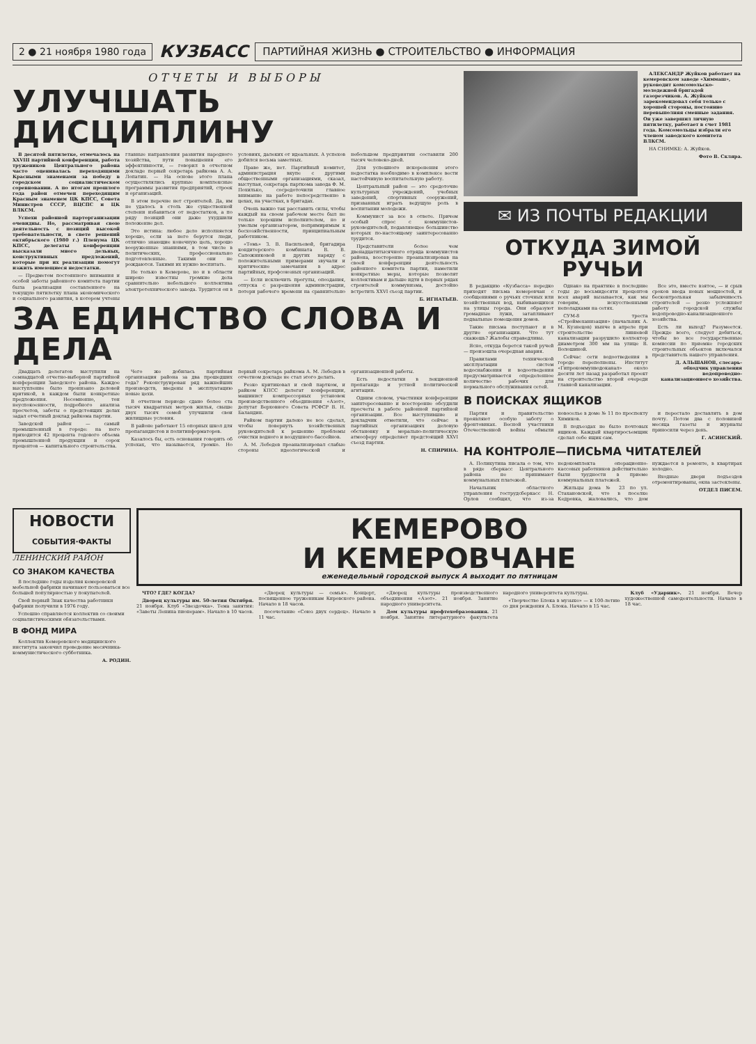2 ● 21 ноября 1980 года КУЗБАСС ПАРТИЙНАЯ ЖИЗНЬ ● СТРОИТЕЛЬСТВО ● ИНФОРМАЦИЯ
ОТЧЕТЫ И ВЫБОРЫ
УЛУЧШАТЬ ДИСЦИПЛИНУ
В десятой пятилетке, отмечалось на XXVIII партийной конференции, работа тружеников Центрального района часто оценивалась переходящими Красными знаменами за победу в городском социалистическом соревновании. А по итогам прошлого года район отмечен переходящим Красным знаменем ЦК КПСС, Совета Министров СССР, ВЦСПС и ЦК ВЛКСМ.
Успехи районной парторганизации очевидны. Но, рассматривая свою деятельность с позиций высокой требовательности, в свете решений октябрьского (1980 г.) Пленума ЦК КПСС, делегаты конференции высказали много дельных, конструктивных предложений, которые при их реализации помогут изжить имеющиеся недостатки.
— Предметом постоянного внимания и особой заботы районного комитета партии была реализация составленного на текущую пятилетку плана экономического и социального развития, в котором учтены главные направления развития народного хозяйства, пути повышения его эффективности, — говорил в отчетном докладе первый секретарь райкома А. А. Лопатин. — На основе этого плана осуществлялись крупные комплексные программы развития предприятий, строек и организаций.
В этом перечне нет строителей. Да, им не удалось в столь же существенной степени избавиться от недостатков, а по ряду позиций они даже ухудшили положение дел.
Это истина: любое дело исполняется хорошо, если за него берутся люди, отлично знающие конечную цель, хорошо вооруженные знаниями, в том числе в политических, профессионально подготовленные. Такими они не рождаются. Такими их нужно воспитать.
Не только в Кемерове, но и в области широко известны громкие дела сравнительно небольшого коллектива электротехнического завода. Трудится он в условиях, далеких от идеальных. А успехов добился весьма заметных.
Право же, нет. Партийный комитет, администрация вкупе с другими общественными организациями, сказал, выступая, секретарь парткома завода Ф. М. Похилько, сосредоточили главное внимание на работе непосредственно в цехах, на участках, в бригадах.
Очень важно так расставить силы, чтобы каждый на своем рабочем месте был не только хорошим исполнителем, но и умелым организатором, непримиримым к бесхозяйственности, принципиальным работником.
«Томь» З. В. Васильевой, бригадира кондитерского комбината В. В. Сапожниковой и других наряду с положительными примерами звучали и критические замечания в адрес партийных, профсоюзных организаций.
— Если исключить прогулы, опоздания, отпуска с разрешения администрации, потери рабочего времени на сравнительно небольшом предприятии составили 200 тысяч человеко-дней.
Для успешного искоренения этого недостатка необходимо в комплексе вести настойчивую воспитательную работу.
Центральный район — это средоточие культурных учреждений, учебных заведений, спортивных сооружений, призванных играть ведущую роль в воспитании молодежи.
Коммунист за все в ответе. Причем особый спрос с коммунистов-руководителей, подавляющее большинство которых по-настоящему заинтересованно трудится.
Представители более чем двенадцатитысячного отряда коммунистов района, всесторонне проанализировав на своей конференции деятельность районного комитета партии, наметили конкретные меры, которые позволят коллективам и дальше идти в первых рядах строителей коммунизма, достойно встретить XXVI съезд партии.
Б. ИГНАТЬЕВ.
ЗА ЕДИНСТВО СЛОВА И ДЕЛА
Двадцать делегатов выступили на семнадцатой отчетно-выборной партийной конференции Заводского района. Каждое выступление было пронизано деловой критикой, в каждом были конкретные предложения. Несомненно, тон неуспокоенности, подробного анализа просчетов, заботы о предстоящих делах задал отчетный доклад райкома партии.
Заводской район — самый промышленный в городе: на него приходится 42 процента годового объема промышленной продукции и сорок процентов — капитального строительства.
Чего же добилась партийная организация района за два прошедших года? Реконструирован ряд важнейших производств, введены в эксплуатацию новые цехи.
В отчетном периоде сдано более ста тысяч квадратных метров жилья, свыше двух тысяч семей улучшили свои жилищные условия.
В районе работают 15 опорных школ для пропагандистов и политинформаторов.
Казалось бы, есть основания говорить об успехах, что называется, громко. Но первый секретарь райкома А. М. Лебедев в отчетном докладе не стал этого делать.
Резко критиковал и свой партком, и райком КПСС делегат конференции, машинист компрессорных установок производственного объединения «Азот», депутат Верховного Совета РСФСР В. Н. Баландин.
Райком партии далеко не все сделал, чтобы повернуть хозяйственных руководителей к решению проблемы очистки водного и воздушного бассейнов.
А. М. Лебедев проанализировал слабые стороны идеологической и организационной работы.
Есть недостатки в лекционной пропаганде и устной политической агитации.
Одним словом, участники конференции заинтересованно и всесторонне обсудили просчеты в работе районной партийной организации. Все выступившие и докладчик отметили, что сейчас в партийных организациях деловую обстановку и морально-политическую атмосферу определяет предстоящий XXVI съезд партии.
Н. СПИРИНА.
АЛЕКСАНДР Жуйков работает на кемеровском заводе «Химмаш», руководит комсомольско-молодежной бригадой газорезчиков. А. Жуйков зарекомендовал себя только с хорошей стороны, постоянно перевыполняя сменные задания. Он уже завершил личную пятилетку, работает в счет 1981 года. Комсомольцы избрали его членом заводского комитета ВЛКСМ.
НА СНИМКЕ: А. Жуйков.
Фото В. Скляра.
✉ ИЗ ПОЧТЫ РЕДАКЦИИ
ОТКУДА ЗИМОЙ РУЧЬИ
В редакцию «Кузбасса» нередко приходят письма кемеровчан с сообщениями о ручьях сточных или хозяйственных вод, выбивающихся на улицы города. Они образуют громадные лужи, затапливают подвальные помещения домов.
Такие письма поступают и в другие организации. Что тут скажешь? Жалобы справедливы.
Ясно, откуда берется такой ручей — произошла очередная авария.
Правилами технической эксплуатации систем водоснабжения и водоотведения предусматривается определенное количество рабочих для нормального обслуживания сетей.
Однако на практике в последние годы до восьмидесяти процентов всех аварий вызывается, как мы говорим, искусственными неполадками на сетях.
СУМ-8 треста «Строймеханизация» (начальник А. М. Кузнецов) нынче в апреле при строительстве ливневой канализации разрушило коллектор диаметром 300 мм на улице В. Волошиной.
Сейчас сети водоотведения в городе переполнены. Институт «Гипрокоммунводоканал» около десяти лет назад разработал проект на строительство второй очереди главной канализации.
Все это, вместе взятое, — и срыв сроков ввода новых мощностей, и бесконтрольная забывчивость строителей — резко усложняет работу городской службы водопроводно-канализационного хозяйства.
Есть ли выход? Разумеется. Прежде всего, следует добиться, чтобы во все государственные комиссии по приемке городских строительных объектов включался представитель нашего управления.
Д. АЛЬШАНОВ, слесарь-обходчик управления водопроводно-канализационного хозяйства.
В ПОИСКАХ ЯЩИКОВ
Партия и правительство проявляют особую заботу о фронтовиках. Весной участники Отечественной войны обмыли новоселье в доме № 11 по проспекту Химиков.
В подъездах не было почтовых ящиков. Каждый квартиросъемщик сделал себе ящик сам.
и перестало доставлять в дом почту. Потом два с половиной месяца газеты и журналы приносили через день.
Г. АСИНСКИЙ.
НА КОНТРОЛЕ—ПИСЬМА ЧИТАТЕЛЕЙ
А. Поликутина писала о том, что в ряде сберкасс Центрального района не принимают коммунальных платежей.
Начальник областного управления гострудсберкасс Н. Орлов сообщил, что из-за недокомплекта операционно-кассовых работников действительно были трудности в приеме коммунальных платежей.
Жильцы дома № 23 по ул. Стахановской, что в поселке Кедровка, жаловались, что дом нуждается в ремонте, в квартирах холодно.
Входные двери подъездов отремонтированы, окна застеклены.
ОТДЕЛ ПИСЕМ.
НОВОСТИ
СОБЫТИЯ·ФАКТЫ
ЛЕНИНСКИЙ РАЙОН
СО ЗНАКОМ КАЧЕСТВА
В последние годы изделия кемеровской мебельной фабрики начинают пользоваться все большей популярностью у покупателей.
Свой первый Знак качества работники фабрики получили в 1976 году.
Успешно справляется коллектив со своими социалистическими обязательствами.
В ФОНД МИРА
Коллектив Кемеровского медицинского института закончил проведение месячника-коммунистического субботника.
А. РОДИН.
КЕМЕРОВО
И КЕМЕРОВЧАНЕ
еженедельный городской выпуск А выходит по пятницам
ЧТО? ГДЕ? КОГДА?
Дворец культуры им. 50-летия Октября. 21 ноября. Клуб «Звездочка». Тема занятия: «Заветы Ленина пионерам». Начало в 10 часов.
«Дворец культуры — семья». Концерт, посвященное труженикам Кировского района. Начало в 18 часов.
посочетание «Союз двух сердец». Начало в 11 час.
«Дворец культуры производственного объединения «Азот». 21 ноября. Занятие народного университета.
Дом культуры профтехобразования. 21 ноября. Занятие литературного факультета народного университета культуры.
«Творчество Блока в музыке» — к 100-летию со дня рождения А. Блока. Начало в 15 час.
Клуб «Ударник». 21 ноября. Вечер художественной самодеятельности. Начало в 18 час.